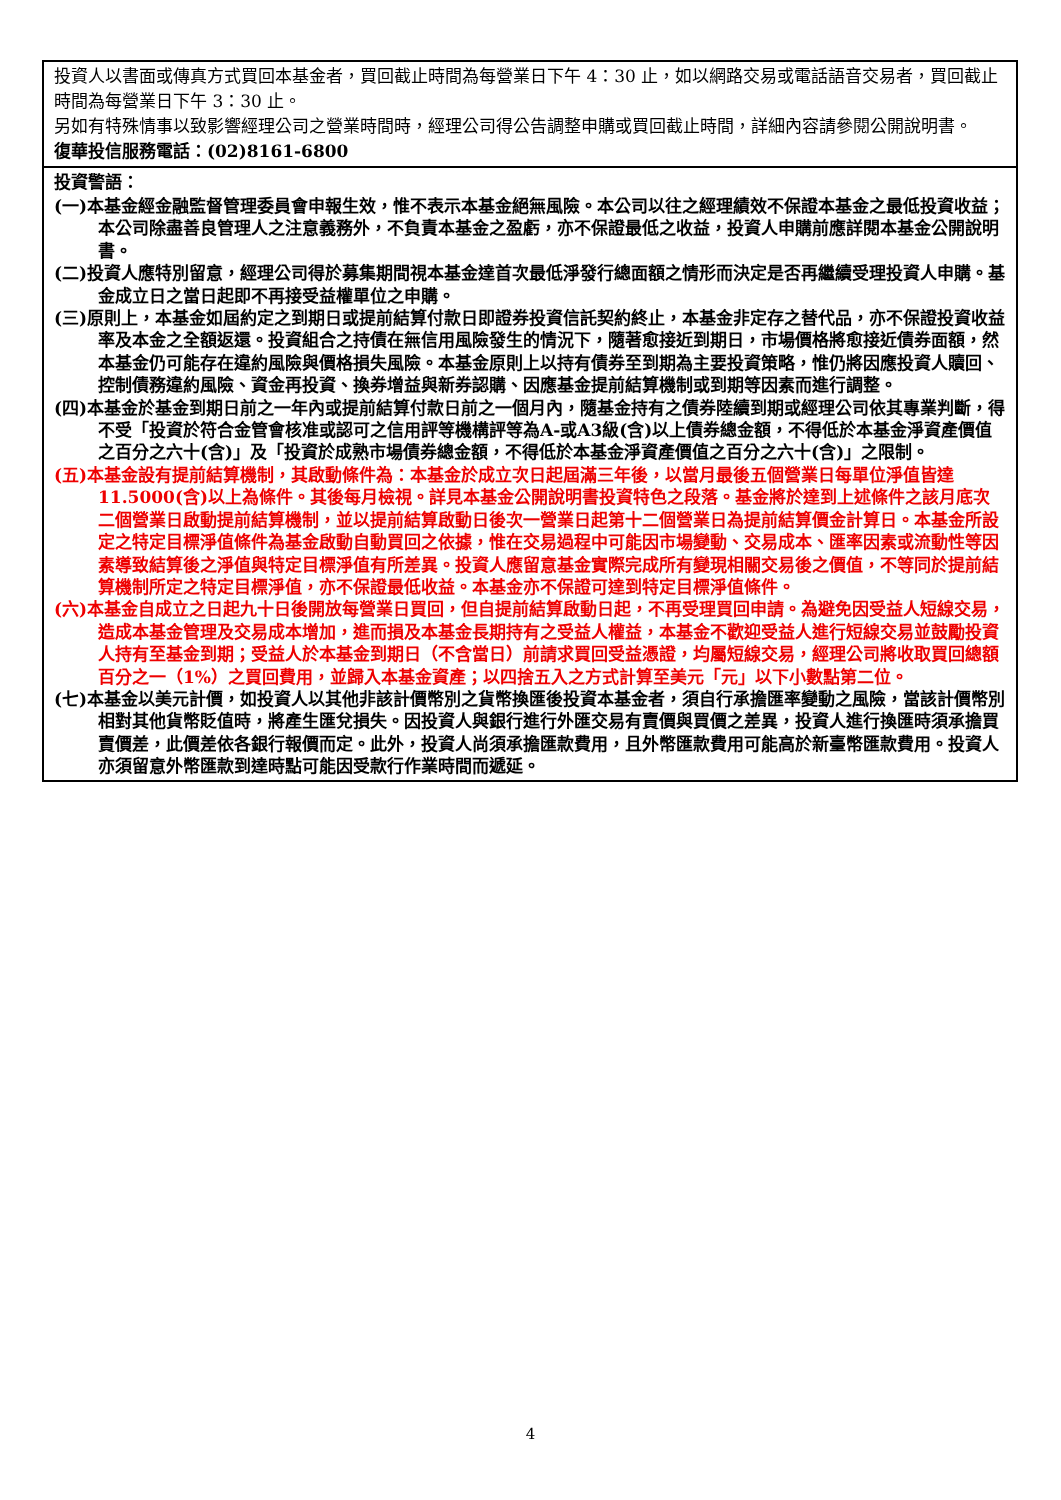| 投資人以書面或傳真方式買回本基金者，買回截止時間為每營業日下午 4：30 止，如以網路交易或電話語音交易者，買回截止時間為每營業日下午 3：30 止。 另如有特殊情事以致影響經理公司之營業時間時，經理公司得公告調整申購或買回截止時間，詳細內容請參閱公開說明書。 復華投信服務電話：(02)8161-6800 |
| 投資警語： (一)本基金經金融監督管理委員會申報生效，惟不表示本基金絕無風險。本公司以往之經理績效不保證本基金之最低投資收益；本公司除盡善良管理人之注意義務外，不負責本基金之盈虧，亦不保證最低之收益，投資人申購前應詳閱本基金公開說明書。 (二)投資人應特別留意，經理公司得於募集期間視本基金達首次最低淨發行總面額之情形而決定是否再繼續受理投資人申購。基金成立日之當日起即不再接受益權單位之申購。 (三)原則上，本基金如屆約定之到期日或提前結算付款日即證券投資信託契約終止，本基金非定存之替代品，亦不保證投資收益率及本金之全額返還。投資組合之持債在無信用風險發生的情況下，隨著愈接近到期日，市場價格將愈接近債券面額，然本基金仍可能存在違約風險與價格損失風險。本基金原則上以持有債券至到期為主要投資策略，惟仍將因應投資人贖回、控制債務違約風險、資金再投資、換券增益與新券認購、因應基金提前結算機制或到期等因素而進行調整。 (四)本基金於基金到期日前之一年內或提前結算付款日前之一個月內，隨基金持有之債券陸續到期或經理公司依其專業判斷，得不受「投資於符合金管會核准或認可之信用評等機構評等為A-或A3級(含)以上債券總金額，不得低於本基金淨資產價值之百分之六十(含)」及「投資於成熟市場債券總金額，不得低於本基金淨資產價值之百分之六十(含)」之限制。 (五)本基金設有提前結算機制，其啟動條件為：本基金於成立次日起屆滿三年後，以當月最後五個營業日每單位淨值皆達11.5000(含)以上為條件。其後每月檢視。詳見本基金公開說明書投資特色之段落。基金將於達到上述條件之該月底次二個營業日啟動提前結算機制，並以提前結算啟動日後次一營業日起第十二個營業日為提前結算價金計算日。本基金所設定之特定目標淨值條件為基金啟動自動買回之依據，惟在交易過程中可能因市場變動、交易成本、匯率因素或流動性等因素導致結算後之淨值與特定目標淨值有所差異。投資人應留意基金實際完成所有變現相關交易後之價值，不等同於提前結算機制所定之特定目標淨值，亦不保證最低收益。本基金亦不保證可達到特定目標淨值條件。 (六)本基金自成立之日起九十日後開放每營業日買回，但自提前結算啟動日起，不再受理買回申請。為避免因受益人短線交易，造成本基金管理及交易成本增加，進而損及本基金長期持有之受益人權益，本基金不歡迎受益人進行短線交易並鼓勵投資人持有至基金到期；受益人於本基金到期日（不含當日）前請求買回受益憑證，均屬短線交易，經理公司將收取買回總額百分之一（1%）之買回費用，並歸入本基金資產；以四捨五入之方式計算至美元「元」以下小數點第二位。 (七)本基金以美元計價，如投資人以其他非該計價幣別之貨幣換匯後投資本基金者，須自行承擔匯率變動之風險，當該計價幣別相對其他貨幣貶值時，將產生匯兌損失。因投資人與銀行進行外匯交易有賣價與買價之差異，投資人進行換匯時須承擔買賣價差，此價差依各銀行報價而定。此外，投資人尚須承擔匯款費用，且外幣匯款費用可能高於新臺幣匯款費用。投資人亦須留意外幣匯款到達時點可能因受款行作業時間而遞延。 |
4